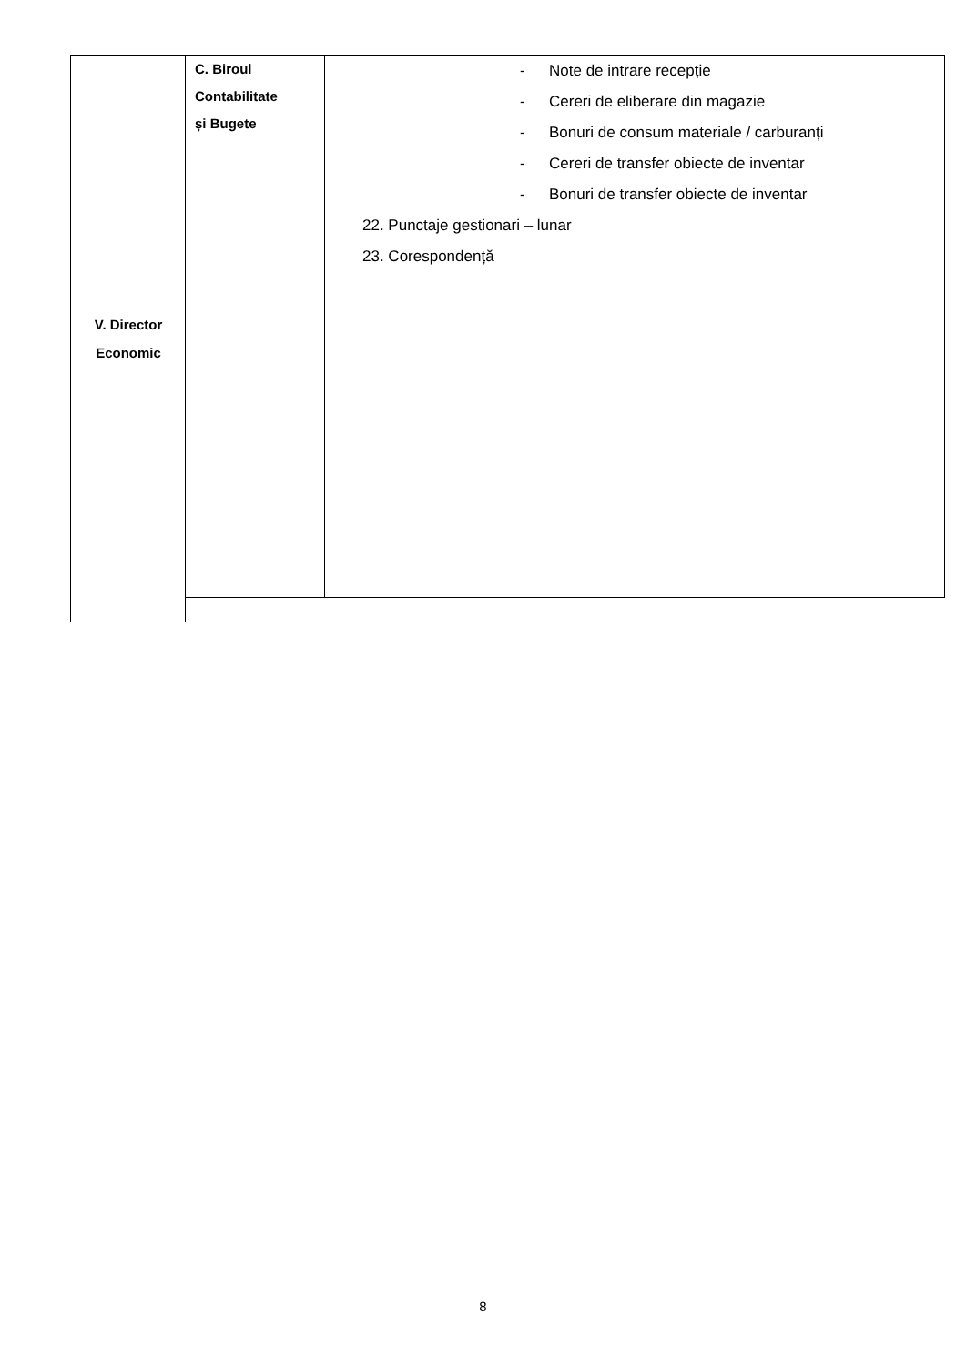V. Director
Economic
| C. Biroul Contabilitate și Bugete | - Note de intrare recepție - Cereri de eliberare din magazie - Bonuri de consum materiale / carburanți - Cereri de transfer obiecte de inventar - Bonuri de transfer obiecte de inventar 22. Punctaje gestionari – lunar 23. Corespondență |
8